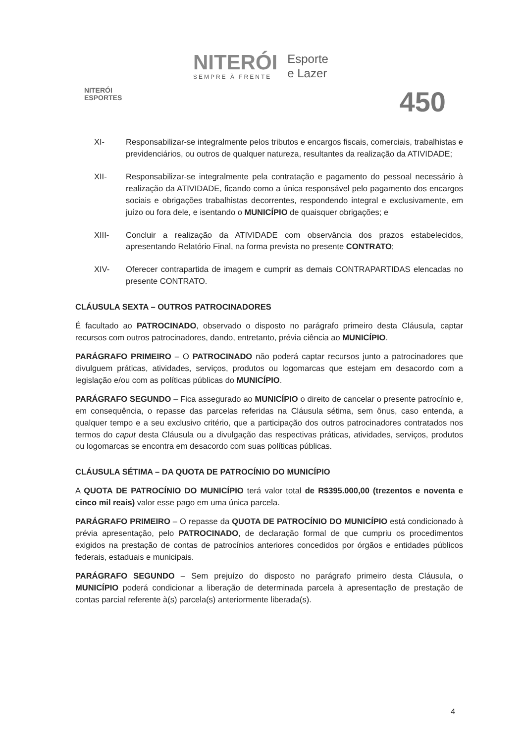NITERÓI
ESPORTES
NITERÓI
SEMPRE À FRENTE
Esporte
e Lazer
450
XI- Responsabilizar-se integralmente pelos tributos e encargos fiscais, comerciais, trabalhistas e previdenciários, ou outros de qualquer natureza, resultantes da realização da ATIVIDADE;
XII- Responsabilizar-se integralmente pela contratação e pagamento do pessoal necessário à realização da ATIVIDADE, ficando como a única responsável pelo pagamento dos encargos sociais e obrigações trabalhistas decorrentes, respondendo integral e exclusivamente, em juízo ou fora dele, e isentando o MUNICÍPIO de quaisquer obrigações; e
XIII- Concluir a realização da ATIVIDADE com observância dos prazos estabelecidos, apresentando Relatório Final, na forma prevista no presente CONTRATO;
XIV- Oferecer contrapartida de imagem e cumprir as demais CONTRAPARTIDAS elencadas no presente CONTRATO.
CLÁUSULA SEXTA – OUTROS PATROCINADORES
É facultado ao PATROCINADO, observado o disposto no parágrafo primeiro desta Cláusula, captar recursos com outros patrocinadores, dando, entretanto, prévia ciência ao MUNICÍPIO.
PARÁGRAFO PRIMEIRO – O PATROCINADO não poderá captar recursos junto a patrocinadores que divulguem práticas, atividades, serviços, produtos ou logomarcas que estejam em desacordo com a legislação e/ou com as políticas públicas do MUNICÍPIO.
PARÁGRAFO SEGUNDO – Fica assegurado ao MUNICÍPIO o direito de cancelar o presente patrocínio e, em consequência, o repasse das parcelas referidas na Cláusula sétima, sem ônus, caso entenda, a qualquer tempo e a seu exclusivo critério, que a participação dos outros patrocinadores contratados nos termos do caput desta Cláusula ou a divulgação das respectivas práticas, atividades, serviços, produtos ou logomarcas se encontra em desacordo com suas políticas públicas.
CLÁUSULA SÉTIMA – DA QUOTA DE PATROCÍNIO DO MUNICÍPIO
A QUOTA DE PATROCÍNIO DO MUNICÍPIO terá valor total de R$395.000,00 (trezentos e noventa e cinco mil reais) valor esse pago em uma única parcela.
PARÁGRAFO PRIMEIRO – O repasse da QUOTA DE PATROCÍNIO DO MUNICÍPIO está condicionado à prévia apresentação, pelo PATROCINADO, de declaração formal de que cumpriu os procedimentos exigidos na prestação de contas de patrocínios anteriores concedidos por órgãos e entidades públicos federais, estaduais e municipais.
PARÁGRAFO SEGUNDO – Sem prejuízo do disposto no parágrafo primeiro desta Cláusula, o MUNICÍPIO poderá condicionar a liberação de determinada parcela à apresentação de prestação de contas parcial referente à(s) parcela(s) anteriormente liberada(s).
4